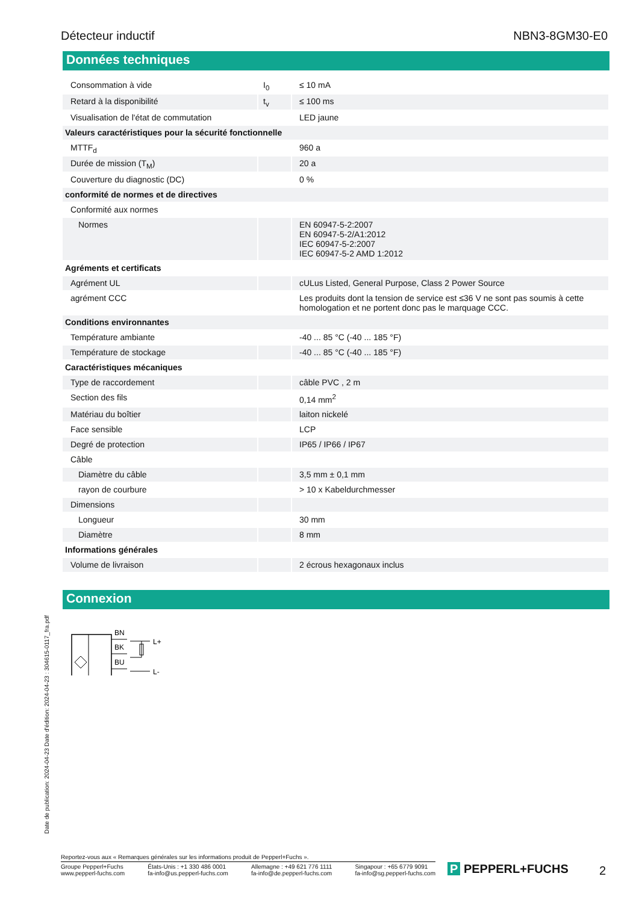Détecteur inductif NBN3-8GM30-E0
Données techniques
| Consommation à vide | I<sub>0</sub> | ≤ 10 mA |
| Retard à la disponibilité | t<sub>v</sub> | ≤ 100 ms |
| Visualisation de l'état de commutation | | LED jaune |
| Valeurs caractéristiques pour la sécurité fonctionnelle | | |
| MTTF<sub>d</sub> | | 960 a |
| Durée de mission (T<sub>M</sub>) | | 20 a |
| Couverture du diagnostic (DC) | | 0 % |
| conformité de normes et de directives | | |
| Conformité aux normes | | |
| Normes | | EN 60947-5-2:2007 EN 60947-5-2/A1:2012 IEC 60947-5-2:2007 IEC 60947-5-2 AMD 1:2012 |
| Agréments et certificats | | |
| Agrément UL | | cULus Listed, General Purpose, Class 2 Power Source |
| agrément CCC | | Les produits dont la tension de service est ≤36 V ne sont pas soumis à cette homologation et ne portent donc pas le marquage CCC. |
| Conditions environnantes | | |
| Température ambiante | | -40 ... 85 °C (-40 ... 185 °F) |
| Température de stockage | | -40 ... 85 °C (-40 ... 185 °F) |
| Caractéristiques mécaniques | | |
| Type de raccordement | | câble PVC , 2 m |
| Section des fils | | 0,14 mm<sup>2</sup> |
| Matériau du boîtier | | laiton nickelé |
| Face sensible | | LCP |
| Degré de protection | | IP65 / IP66 / IP67 |
| Câble | | |
| Diamètre du câble | | 3,5 mm ± 0,1 mm |
| rayon de courbure | | > 10 x Kabeldurchmesser |
| Dimensions | | |
| Longueur | | 30 mm |
| Diamètre | | 8 mm |
| Informations générales | | |
| Volume de livraison | | 2 écrous hexagonaux inclus |
Connexion
BN
BK
BU
L+
L-
Date de publication: 2024-04-23 Date d'édition: 2024-04-23 : 304615-0117_fra.pdf
Reportez-vous aux « Remarques générales sur les informations produit de Pepperl+Fuchs ».
Groupe Pepperl+Fuchs
www.pepperl-fuchs.com États-Unis : +1 330 486 0001
fa-info@us.pepperl-fuchs.com Allemagne : +49 621 776 1111
fa-info@de.pepperl-fuchs.com Singapour : +65 6779 9091
fa-info@sg.pepperl-fuchs.com
P PEPPERL+FUCHS 2